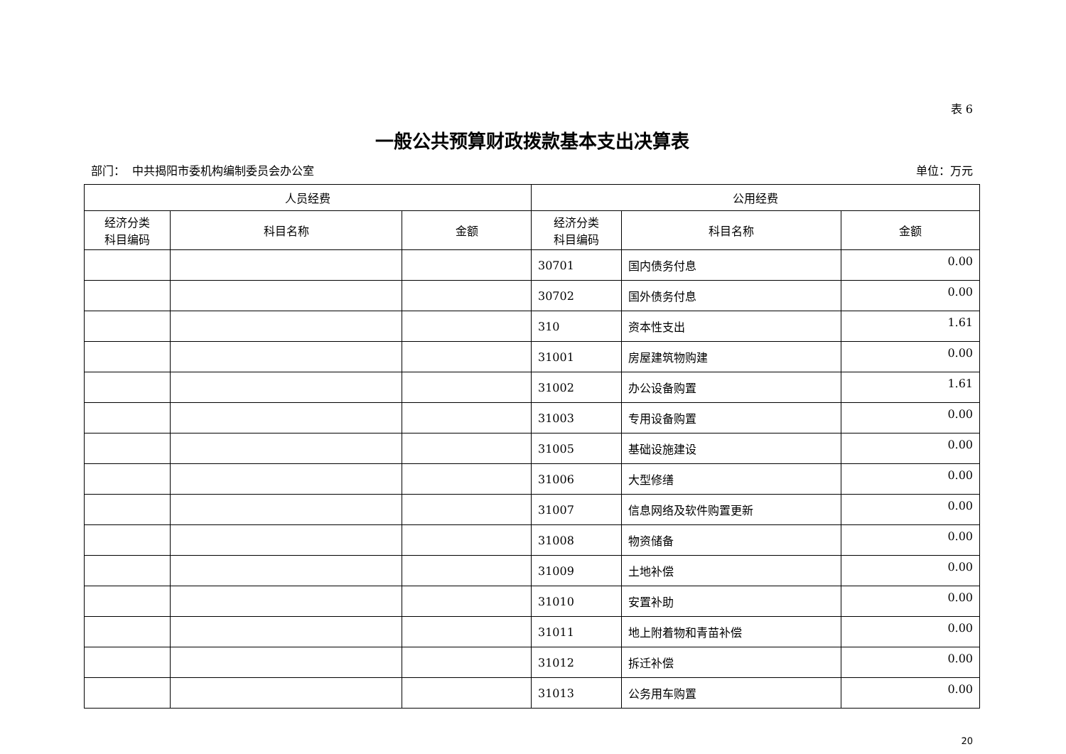表 6
一般公共预算财政拨款基本支出决算表
部门： 中共揭阳市委机构编制委员会办公室 单位：万元
| 人员经费 | | | 公用经费 | | |
| --- | --- | --- | --- | --- | --- |
| 经济分类 科目编码 | 科目名称 | 金额 | 经济分类 科目编码 | 科目名称 | 金额 |
| | | | 30701 | 国内债务付息 | 0.00 |
| | | | 30702 | 国外债务付息 | 0.00 |
| | | | 310 | 资本性支出 | 1.61 |
| | | | 31001 | 房屋建筑物购建 | 0.00 |
| | | | 31002 | 办公设备购置 | 1.61 |
| | | | 31003 | 专用设备购置 | 0.00 |
| | | | 31005 | 基础设施建设 | 0.00 |
| | | | 31006 | 大型修缮 | 0.00 |
| | | | 31007 | 信息网络及软件购置更新 | 0.00 |
| | | | 31008 | 物资储备 | 0.00 |
| | | | 31009 | 土地补偿 | 0.00 |
| | | | 31010 | 安置补助 | 0.00 |
| | | | 31011 | 地上附着物和青苗补偿 | 0.00 |
| | | | 31012 | 拆迁补偿 | 0.00 |
| | | | 31013 | 公务用车购置 | 0.00 |
20